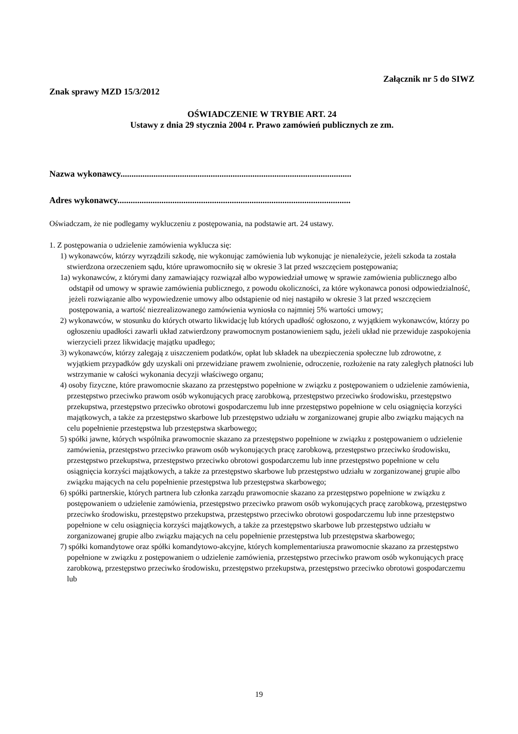Załącznik nr 5 do SIWZ
Znak sprawy MZD 15/3/2012
OŚWIADCZENIE W TRYBIE ART. 24
Ustawy z dnia 29 stycznia 2004 r. Prawo zamówień publicznych ze zm.
Nazwa wykonawcy.........................................................................................................
Adres wykonawcy..........................................................................................................
Oświadczam, że nie podlegamy wykluczeniu z postępowania, na podstawie art. 24 ustawy.
1. Z postępowania o udzielenie zamówienia wyklucza się:
1) wykonawców, którzy wyrządzili szkodę, nie wykonując zamówienia lub wykonując je nienależycie, jeżeli szkoda ta została stwierdzona orzeczeniem sądu, które uprawomocniło się w okresie 3 lat przed wszczęciem postępowania;
1a) wykonawców, z którymi dany zamawiający rozwiązał albo wypowiedział umowę w sprawie zamówienia publicznego albo odstąpił od umowy w sprawie zamówienia publicznego, z powodu okoliczności, za które wykonawca ponosi odpowiedzialność, jeżeli rozwiązanie albo wypowiedzenie umowy albo odstąpienie od niej nastąpiło w okresie 3 lat przed wszczęciem postępowania, a wartość niezrealizowanego zamówienia wyniosła co najmniej 5% wartości umowy;
2) wykonawców, w stosunku do których otwarto likwidację lub których upadłość ogłoszono, z wyjątkiem wykonawców, którzy po ogłoszeniu upadłości zawarli układ zatwierdzony prawomocnym postanowieniem sądu, jeżeli układ nie przewiduje zaspokojenia wierzycieli przez likwidację majątku upadłego;
3) wykonawców, którzy zalegają z uiszczeniem podatków, opłat lub składek na ubezpieczenia społeczne lub zdrowotne, z wyjątkiem przypadków gdy uzyskali oni przewidziane prawem zwolnienie, odroczenie, rozłożenie na raty zaległych płatności lub wstrzymanie w całości wykonania decyzji właściwego organu;
4) osoby fizyczne, które prawomocnie skazano za przestępstwo popełnione w związku z postępowaniem o udzielenie zamówienia, przestępstwo przeciwko prawom osób wykonujących pracę zarobkową, przestępstwo przeciwko środowisku, przestępstwo przekupstwa, przestępstwo przeciwko obrotowi gospodarczemu lub inne przestępstwo popełnione w celu osiągnięcia korzyści majątkowych, a także za przestępstwo skarbowe lub przestępstwo udziału w zorganizowanej grupie albo związku mających na celu popełnienie przestępstwa lub przestępstwa skarbowego;
5) spółki jawne, których wspólnika prawomocnie skazano za przestępstwo popełnione w związku z postępowaniem o udzielenie zamówienia, przestępstwo przeciwko prawom osób wykonujących pracę zarobkową, przestępstwo przeciwko środowisku, przestępstwo przekupstwa, przestępstwo przeciwko obrotowi gospodarczemu lub inne przestępstwo popełnione w celu osiągnięcia korzyści majątkowych, a także za przestępstwo skarbowe lub przestępstwo udziału w zorganizowanej grupie albo związku mających na celu popełnienie przestępstwa lub przestępstwa skarbowego;
6) spółki partnerskie, których partnera lub członka zarządu prawomocnie skazano za przestępstwo popełnione w związku z postępowaniem o udzielenie zamówienia, przestępstwo przeciwko prawom osób wykonujących pracę zarobkową, przestępstwo przeciwko środowisku, przestępstwo przekupstwa, przestępstwo przeciwko obrotowi gospodarczemu lub inne przestępstwo popełnione w celu osiągnięcia korzyści majątkowych, a także za przestępstwo skarbowe lub przestępstwo udziału w zorganizowanej grupie albo związku mających na celu popełnienie przestępstwa lub przestępstwa skarbowego;
7) spółki komandytowe oraz spółki komandytowo-akcyjne, których komplementariusza prawomocnie skazano za przestępstwo popełnione w związku z postępowaniem o udzielenie zamówienia, przestępstwo przeciwko prawom osób wykonujących pracę zarobkową, przestępstwo przeciwko środowisku, przestępstwo przekupstwa, przestępstwo przeciwko obrotowi gospodarczemu lub
19